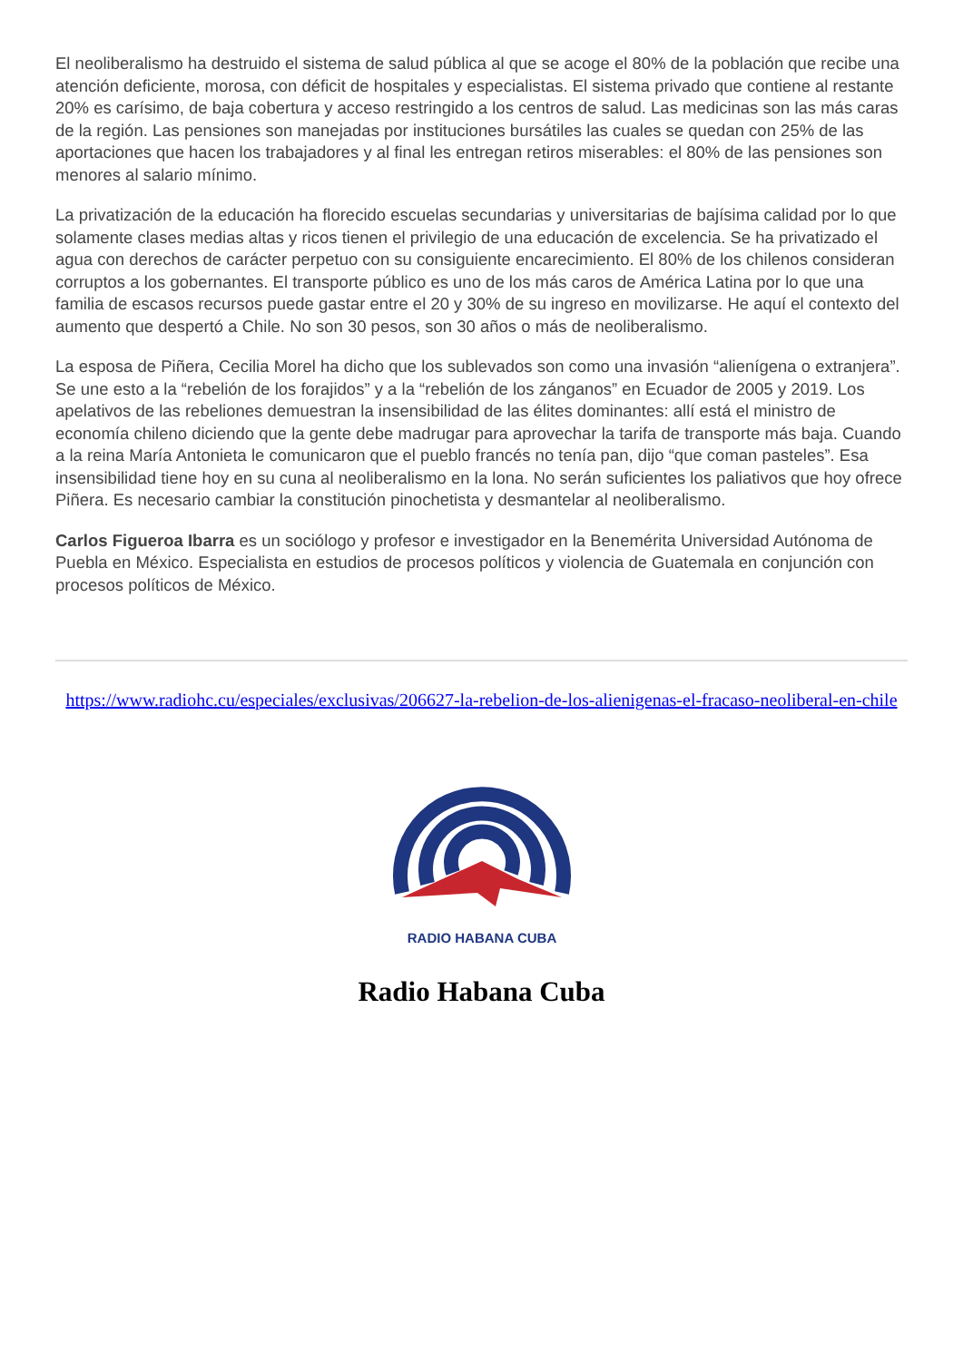El neoliberalismo ha destruido el sistema de salud pública al que se acoge el 80% de la población que recibe una atención deficiente, morosa, con déficit de hospitales y especialistas. El sistema privado que contiene al restante 20% es carísimo, de baja cobertura y acceso restringido a los centros de salud. Las medicinas son las más caras de la región. Las pensiones son manejadas por instituciones bursátiles las cuales se quedan con 25% de las aportaciones que hacen los trabajadores y al final les entregan retiros miserables: el 80% de las pensiones son menores al salario mínimo.
La privatización de la educación ha florecido escuelas secundarias y universitarias de bajísima calidad por lo que solamente clases medias altas y ricos tienen el privilegio de una educación de excelencia. Se ha privatizado el agua con derechos de carácter perpetuo con su consiguiente encarecimiento. El 80% de los chilenos consideran corruptos a los gobernantes. El transporte público es uno de los más caros de América Latina por lo que una familia de escasos recursos puede gastar entre el 20 y 30% de su ingreso en movilizarse. He aquí el contexto del aumento que despertó a Chile. No son 30 pesos, son 30 años o más de neoliberalismo.
La esposa de Piñera, Cecilia Morel ha dicho que los sublevados son como una invasión “alienígena o extranjera”. Se une esto a la “rebelión de los forajidos” y a la “rebelión de los zánganos” en Ecuador de 2005 y 2019. Los apelativos de las rebeliones demuestran la insensibilidad de las élites dominantes: allí está el ministro de economía chileno diciendo que la gente debe madrugar para aprovechar la tarifa de transporte más baja. Cuando a la reina María Antonieta le comunicaron que el pueblo francés no tenía pan, dijo “que coman pasteles”. Esa insensibilidad tiene hoy en su cuna al neoliberalismo en la lona. No serán suficientes los paliativos que hoy ofrece Piñera. Es necesario cambiar la constitución pinochetista y desmantelar al neoliberalismo.
Carlos Figueroa Ibarra es un sociólogo y profesor e investigador en la Benemérita Universidad Autónoma de Puebla en México. Especialista en estudios de procesos políticos y violencia de Guatemala en conjunción con procesos políticos de México.
https://www.radiohc.cu/especiales/exclusivas/206627-la-rebelion-de-los-alienigenas-el-fracaso-neoliberal-en-chile
RADIO HABANA CUBA
Radio Habana Cuba